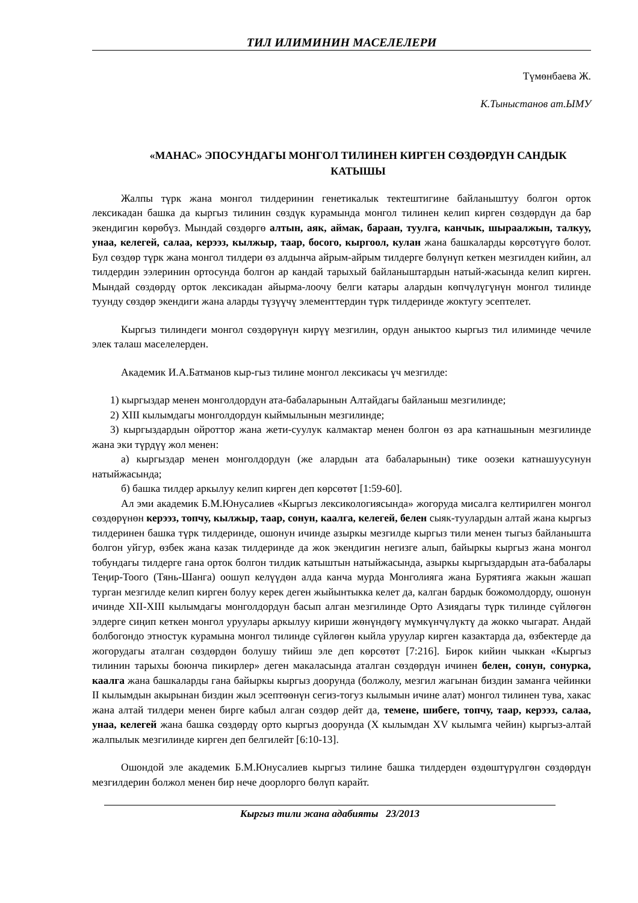ТИЛ ИЛИМИНИН МАСЕЛЕЛЕРИ
Түмөнбаева Ж.
К.Тыныстанов ат.ЫМУ
«МАНАС» ЭПОСУНДАГЫ МОНГОЛ ТИЛИНЕН КИРГЕН СӨЗДӨРДҮН САНДЫК КАТЫШЫ
Жалпы түрк жана монгол тилдеринин генетикалык тектештигине байланыштуу болгон орток лексикадан башка да кыргыз тилинин сөздүк курамында монгол тилинен келип кирген сөздөрдүн да бар экендигин көрөбүз. Мындай сөздөргө алтын, аяк, аймак, бараан, туулга, канчык, шыраалжын, талкуу, унаа, келегей, салаа, керээз, кылжыр, таар, босого, кыргоол, кулан жана башкаларды көрсөтүүгө болот. Бул сөздөр түрк жана монгол тилдери өз алдынча айрым-айрым тилдерге бөлүнүп кеткен мезгилден кийин, ал тилдердин ээлеринин ортосунда болгон ар кандай тарыхый байланыштардын натый-жасында келип кирген. Мындай сөздөрдү орток лексикадан айырма-лоочу белги катары алардын көпчүлүгүнүн монгол тилинде туунду сөздөр экендиги жана аларды түзүүчү элементтердин түрк тилдеринде жоктугу эсептелет.
Кыргыз тилиндеги монгол сөздөрүнүн кирүү мезгилин, ордун аныктоо кыргыз тил илиминде чечиле элек талаш маселелерден.
Академик И.А.Батманов кыр-гыз тилине монгол лексикасы үч мезгилде:
1) кыргыздар менен монголдордун ата-бабаларынын Алтайдагы байланыш мезгилинде;
2) XIII кылымдагы монголдордун кыймылынын мезгилинде;
3) кыргыздардын ойроттор жана жети-суулук калмактар менен болгон өз ара катнашынын мезгилинде жана эки түрдүү жол менен:
а) кыргыздар менен монголдордун (же алардын ата бабаларынын) тике оозеки катнашуусунун натыйжасында;
б) башка тилдер аркылуу келип кирген деп көрсөтөт [1:59-60].
Ал эми академик Б.М.Юнусалиев «Кыргыз лексикологиясында» жогоруда мисалга келтирилген монгол сөздөрүнөн керээз, топчу, кылжыр, таар, сонун, каалга, келегей, белен сыяк-туулардын алтай жана кыргыз тилдеринен башка түрк тилдеринде, ошонун ичинде азыркы мезгилде кыргыз тили менен тыгыз байланышта болгон уйгур, өзбек жана казак тилдеринде да жок экендигин негизге алып, байыркы кыргыз жана монгол тобундагы тилдерге гана орток болгон тилдик катыштын натыйжасында, азыркы кыргыздардын ата-бабалары Теңир-Тоого (Тянь-Шанга) оошуп келүүдөн алда канча мурда Монголияга жана Бурятияга жакын жашап турган мезгилде келип кирген болуу керек деген жыйынтыкка келет да, калган бардык божомолдорду, ошонун ичинде XII-XIII кылымдагы монголдордун басып алган мезгилинде Орто Азиядагы түрк тилинде сүйлөгөн элдерге сиңип кеткен монгол уруулары аркылуу кириши жөнүндөгү мүмкүнчүлүктү да жокко чыгарат. Андай болбогондо этностук курамына монгол тилинде сүйлөгөн кыйла уруулар кирген казактарда да, өзбектерде да жогорудагы аталган сөздөрдөн болушу тийиш эле деп көрсөтөт [7:216]. Бирок кийин чыккан «Кыргыз тилинин тарыхы боюнча пикирлер» деген макаласында аталган сөздөрдүн ичинен белен, сонун, сонурка, каалга жана башкаларды гана байыркы кыргыз доорунда (болжолу, мезгил жагынан биздин заманга чейинки II кылымдын акырынан биздин жыл эсептөөнүн сегиз-тогуз кылымын ичине алат) монгол тилинен тува, хакас жана алтай тилдери менен бирге кабыл алган сөздөр дейт да, темене, шибеге, топчу, таар, керээз, салаа, унаа, келегей жана башка сөздөрдү орто кыргыз доорунда (X кылымдан XV кылымга чейин) кыргыз-алтай жалпылык мезгилинде кирген деп белгилейт [6:10-13].
Ошондой эле академик Б.М.Юнусалиев кыргыз тилине башка тилдерден өздөштүрүлгөн сөздөрдүн мезгилдерин болжол менен бир нече доорлорго бөлүп карайт.
Кыргыз тили жана адабияты 23/2013